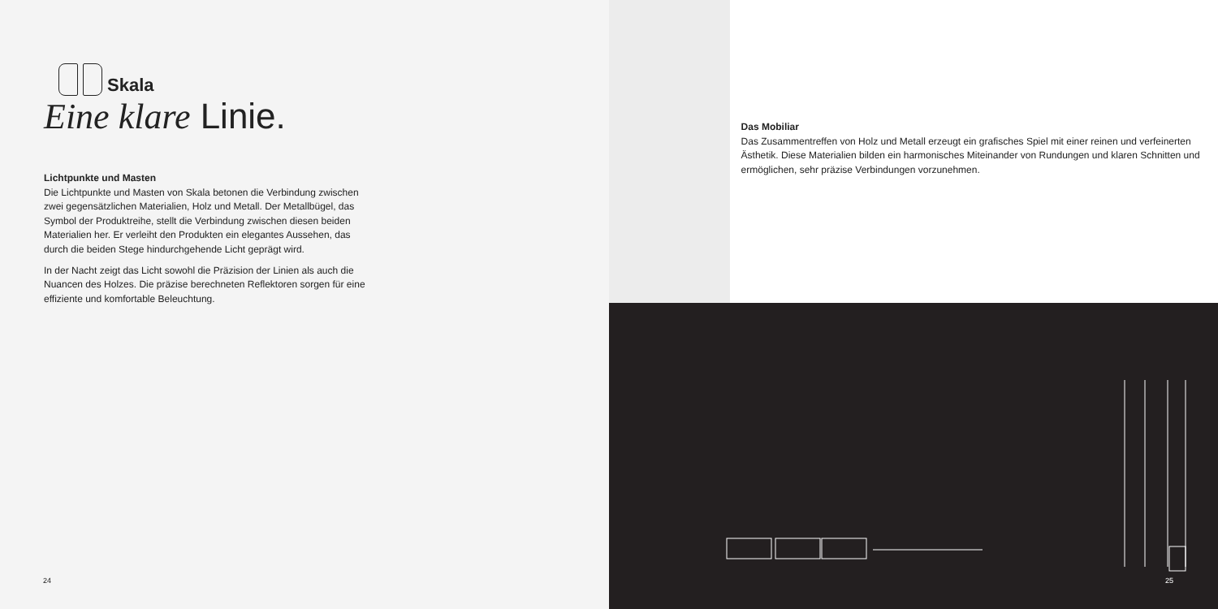Skala
Eine klare Linie.
Lichtpunkte und Masten
Die Lichtpunkte und Masten von Skala betonen die Verbindung zwischen zwei gegensätzlichen Materialien, Holz und Metall. Der Metallbügel, das Symbol der Produktreihe, stellt die Verbindung zwischen diesen beiden Materialien her. Er verleiht den Produkten ein elegantes Aussehen, das durch die beiden Stege hindurchgehende Licht geprägt wird.
In der Nacht zeigt das Licht sowohl die Präzision der Linien als auch die Nuancen des Holzes. Die präzise berechneten Reflektoren sorgen für eine effiziente und komfortable Beleuchtung.
24
Das Mobiliar
Das Zusammentreffen von Holz und Metall erzeugt ein grafisches Spiel mit einer reinen und verfeinerten Ästhetik. Diese Materialien bilden ein harmonisches Miteinander von Rundungen und klaren Schnitten und ermöglichen, sehr präzise Verbindungen vorzunehmen.
25